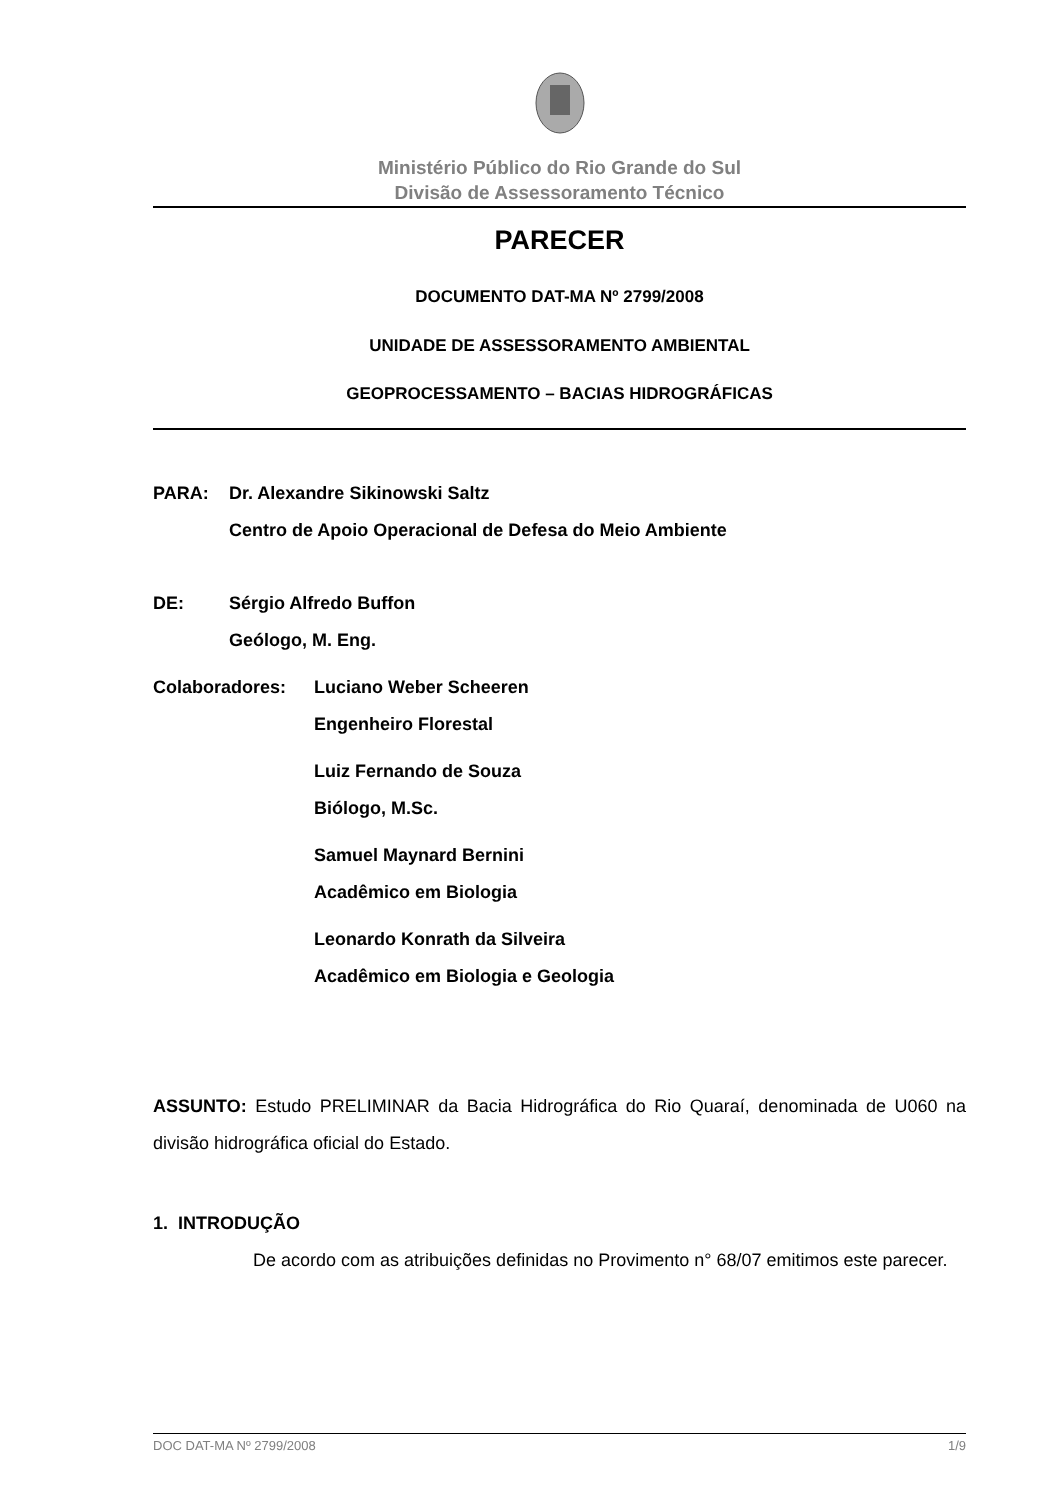Ministério Público do Rio Grande do Sul
Divisão de Assessoramento Técnico
PARECER
DOCUMENTO DAT-MA Nº 2799/2008
UNIDADE DE ASSESSORAMENTO AMBIENTAL
GEOPROCESSAMENTO – BACIAS HIDROGRÁFICAS
PARA: Dr. Alexandre Sikinowski Saltz
Centro de Apoio Operacional de Defesa do Meio Ambiente
DE: Sérgio Alfredo Buffon
Geólogo, M. Eng.
Colaboradores: Luciano Weber Scheeren
Engenheiro Florestal
Luiz Fernando de Souza
Biólogo, M.Sc.
Samuel Maynard Bernini
Acadêmico em Biologia
Leonardo Konrath da Silveira
Acadêmico em Biologia e Geologia
ASSUNTO: Estudo PRELIMINAR da Bacia Hidrográfica do Rio Quaraí, denominada de U060 na divisão hidrográfica oficial do Estado.
1. INTRODUÇÃO
De acordo com as atribuições definidas no Provimento n° 68/07 emitimos este parecer.
DOC DAT-MA Nº 2799/2008 1/9